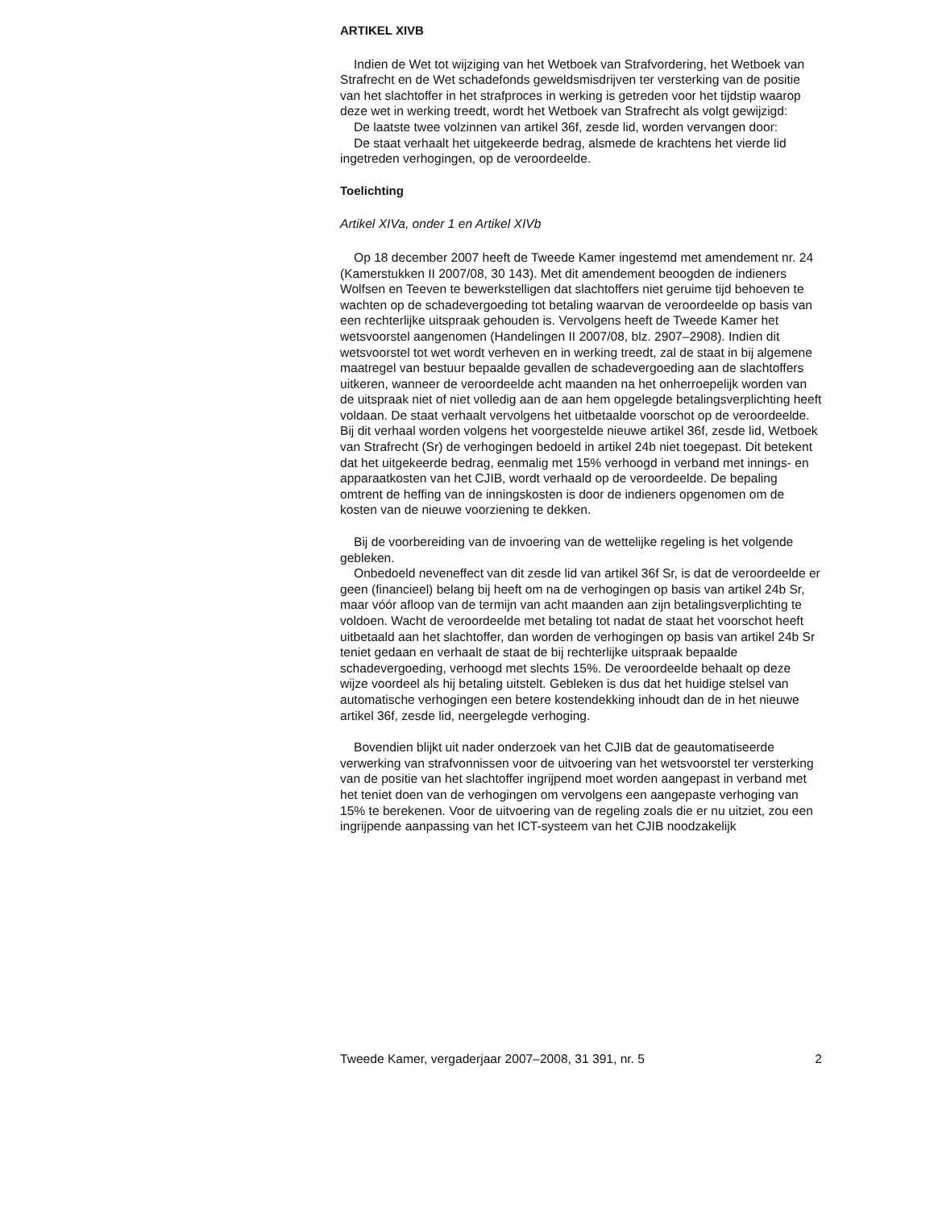ARTIKEL XIVB
Indien de Wet tot wijziging van het Wetboek van Strafvordering, het Wetboek van Strafrecht en de Wet schadefonds geweldsmisdrijven ter versterking van de positie van het slachtoffer in het strafproces in werking is getreden voor het tijdstip waarop deze wet in werking treedt, wordt het Wetboek van Strafrecht als volgt gewijzigd:
De laatste twee volzinnen van artikel 36f, zesde lid, worden vervangen door:
De staat verhaalt het uitgekeerde bedrag, alsmede de krachtens het vierde lid ingetreden verhogingen, op de veroordeelde.
Toelichting
Artikel XIVa, onder 1 en Artikel XIVb
Op 18 december 2007 heeft de Tweede Kamer ingestemd met amendement nr. 24 (Kamerstukken II 2007/08, 30 143). Met dit amendement beoogden de indieners Wolfsen en Teeven te bewerkstelligen dat slachtoffers niet geruime tijd behoeven te wachten op de schadevergoeding tot betaling waarvan de veroordeelde op basis van een rechterlijke uitspraak gehouden is. Vervolgens heeft de Tweede Kamer het wetsvoorstel aangenomen (Handelingen II 2007/08, blz. 2907–2908). Indien dit wetsvoorstel tot wet wordt verheven en in werking treedt, zal de staat in bij algemene maatregel van bestuur bepaalde gevallen de schadevergoeding aan de slachtoffers uitkeren, wanneer de veroordeelde acht maanden na het onherroepelijk worden van de uitspraak niet of niet volledig aan de aan hem opgelegde betalingsverplichting heeft voldaan. De staat verhaalt vervolgens het uitbetaalde voorschot op de veroordeelde. Bij dit verhaal worden volgens het voorgestelde nieuwe artikel 36f, zesde lid, Wetboek van Strafrecht (Sr) de verhogingen bedoeld in artikel 24b niet toegepast. Dit betekent dat het uitgekeerde bedrag, eenmalig met 15% verhoogd in verband met innings- en apparaatkosten van het CJIB, wordt verhaald op de veroordeelde. De bepaling omtrent de heffing van de inningskosten is door de indieners opgenomen om de kosten van de nieuwe voorziening te dekken.
Bij de voorbereiding van de invoering van de wettelijke regeling is het volgende gebleken.
Onbedoeld neveneffect van dit zesde lid van artikel 36f Sr, is dat de veroordeelde er geen (financieel) belang bij heeft om na de verhogingen op basis van artikel 24b Sr, maar vóór afloop van de termijn van acht maanden aan zijn betalingsverplichting te voldoen. Wacht de veroordeelde met betaling tot nadat de staat het voorschot heeft uitbetaald aan het slachtoffer, dan worden de verhogingen op basis van artikel 24b Sr teniet gedaan en verhaalt de staat de bij rechterlijke uitspraak bepaalde schadevergoeding, verhoogd met slechts 15%. De veroordeelde behaalt op deze wijze voordeel als hij betaling uitstelt. Gebleken is dus dat het huidige stelsel van automatische verhogingen een betere kostendekking inhoudt dan de in het nieuwe artikel 36f, zesde lid, neergelegde verhoging.
Bovendien blijkt uit nader onderzoek van het CJIB dat de geautomatiseerde verwerking van strafvonnissen voor de uitvoering van het wetsvoorstel ter versterking van de positie van het slachtoffer ingrijpend moet worden aangepast in verband met het teniet doen van de verhogingen om vervolgens een aangepaste verhoging van 15% te berekenen. Voor de uitvoering van de regeling zoals die er nu uitziet, zou een ingrijpende aanpassing van het ICT-systeem van het CJIB noodzakelijk
Tweede Kamer, vergaderjaar 2007–2008, 31 391, nr. 5 2